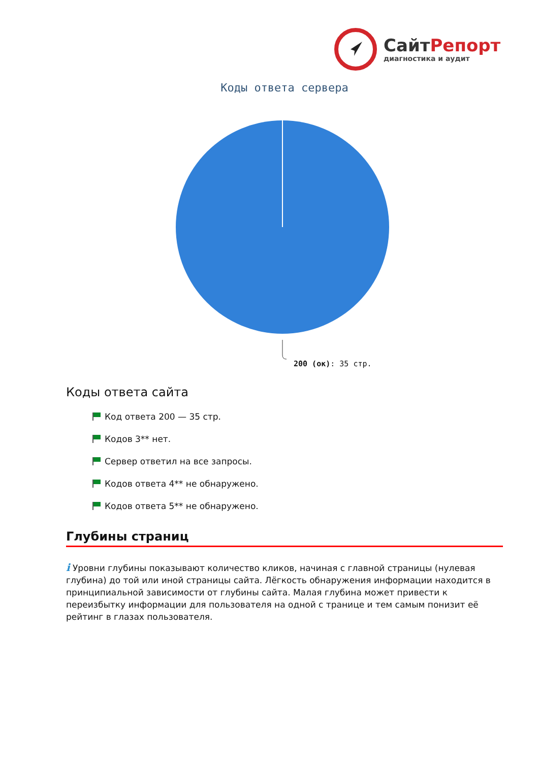СайтРепорт
диагностика и аудит
Коды ответа сервера
200 (ок): 35 стр.
Коды ответа сайта
Код ответа 200 — 35 стр.
Кодов 3** нет.
Сервер ответил на все запросы.
Кодов ответа 4** не обнаружено.
Кодов ответа 5** не обнаружено.
Глубины страниц
i Уровни глубины показывают количество кликов, начиная с главной страницы (нулевая глубина) до той или иной страницы сайта. Лёгкость обнаружения информации находится в принципиальной зависимости от глубины сайта. Малая глубина может привести к переизбытку информации для пользователя на одной с транице и тем самым понизит её рейтинг в глазах пользователя.